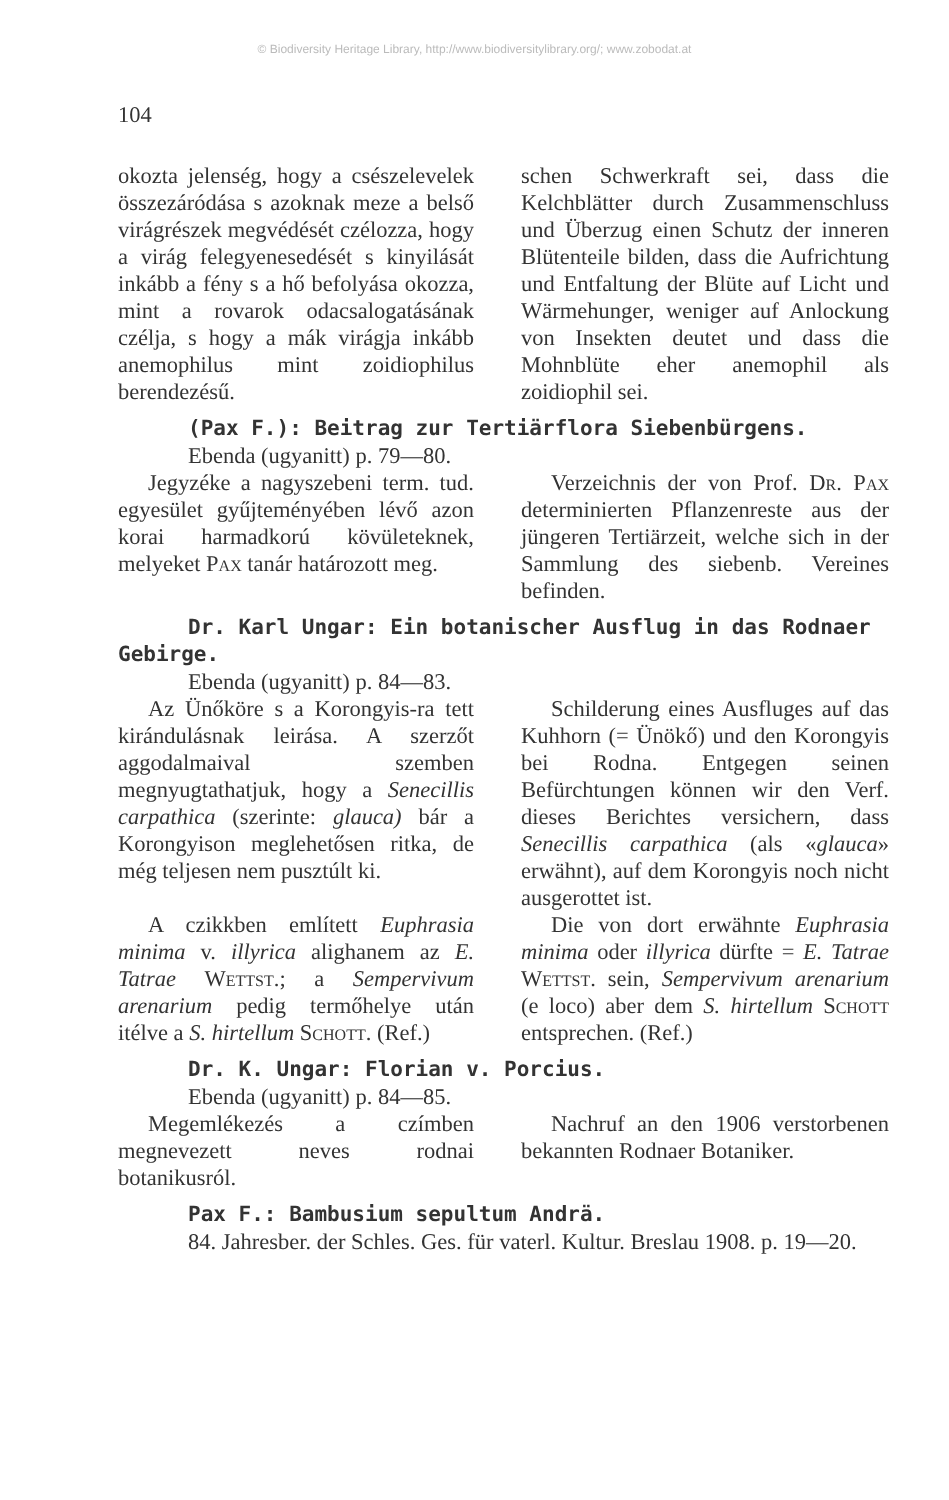© Biodiversity Heritage Library, http://www.biodiversitylibrary.org/; www.zobodat.at
104
okozta jelenség, hogy a csészelevelek összezáródása s azoknak meze a belső virágrészek megvédését czélozza, hogy a virág felegyenesedését s kinyilását inkább a fény s a hő befolyása okozza, mint a rovarok odacsalogatásának czélja, s hogy a mák virágja inkább anemophilus mint zoidiophilus berendezésű.
schen Schwerkraft sei, dass die Kelchblätter durch Zusammenschluss und Überzug einen Schutz der inneren Blütenteile bilden, dass die Aufrichtung und Entfaltung der Blüte auf Licht und Wärmehunger, weniger auf Anlockung von Insekten deutet und dass die Mohnblüte eher anemophil als zoidiophil sei.
(Pax F.): Beitrag zur Tertiärflora Siebenbürgens.
Ebenda (ugyanitt) p. 79—80.
Jegyzéke a nagyszebeni term. tud. egyesület gyűjteményében lévő azon korai harmadkorú kövületeknek, melyeket Pax tanár határozott meg.
Verzeichnis der von Prof. Dr. Pax determinierten Pflanzenreste aus der jüngeren Tertiärzeit, welche sich in der Sammlung des siebenb. Vereines befinden.
Dr. Karl Ungar: Ein botanischer Ausflug in das Rodnaer Gebirge.
Ebenda (ugyanitt) p. 84—83.
Az Ünőköre s a Korongyis-ra tett kirándulásnak leirása. A szerzőt aggodalmaival szemben megnyugtathatjuk, hogy a Senecillis carpathica (szerinte: glauca) bár a Korongyison meglehetősen ritka, de még teljesen nem pusztúlt ki.
A czikkben említett Euphrasia minima v. illyrica alighanem az E. Tatrae Wettst.; a Sempervivum arenarium pedig termőhelye után itélve a S. hirtellum Schott. (Ref.)
Schilderung eines Ausfluges auf das Kuhhorn (= Ünökő) und den Korongyis bei Rodna. Entgegen seinen Befürchtungen können wir den Verf. dieses Berichtes versichern, dass Senecillis carpathica (als «glauca» erwähnt), auf dem Korongyis noch nicht ausgerottet ist.
Die von dort erwähnte Euphrasia minima oder illyrica dürfte = E. Tatrae Wettst. sein, Sempervivum arenarium (e loco) aber dem S. hirtellum Schott entsprechen. (Ref.)
Dr. K. Ungar: Florian v. Porcius.
Ebenda (ugyanitt) p. 84—85.
Megemlékezés a czímben megnevezett neves rodnai botanikusról.
Nachruf an den 1906 verstorbenen bekannten Rodnaer Botaniker.
Pax F.: Bambusium sepultum Andrä.
84. Jahresber. der Schles. Ges. für vaterl. Kultur. Breslau 1908. p. 19—20.